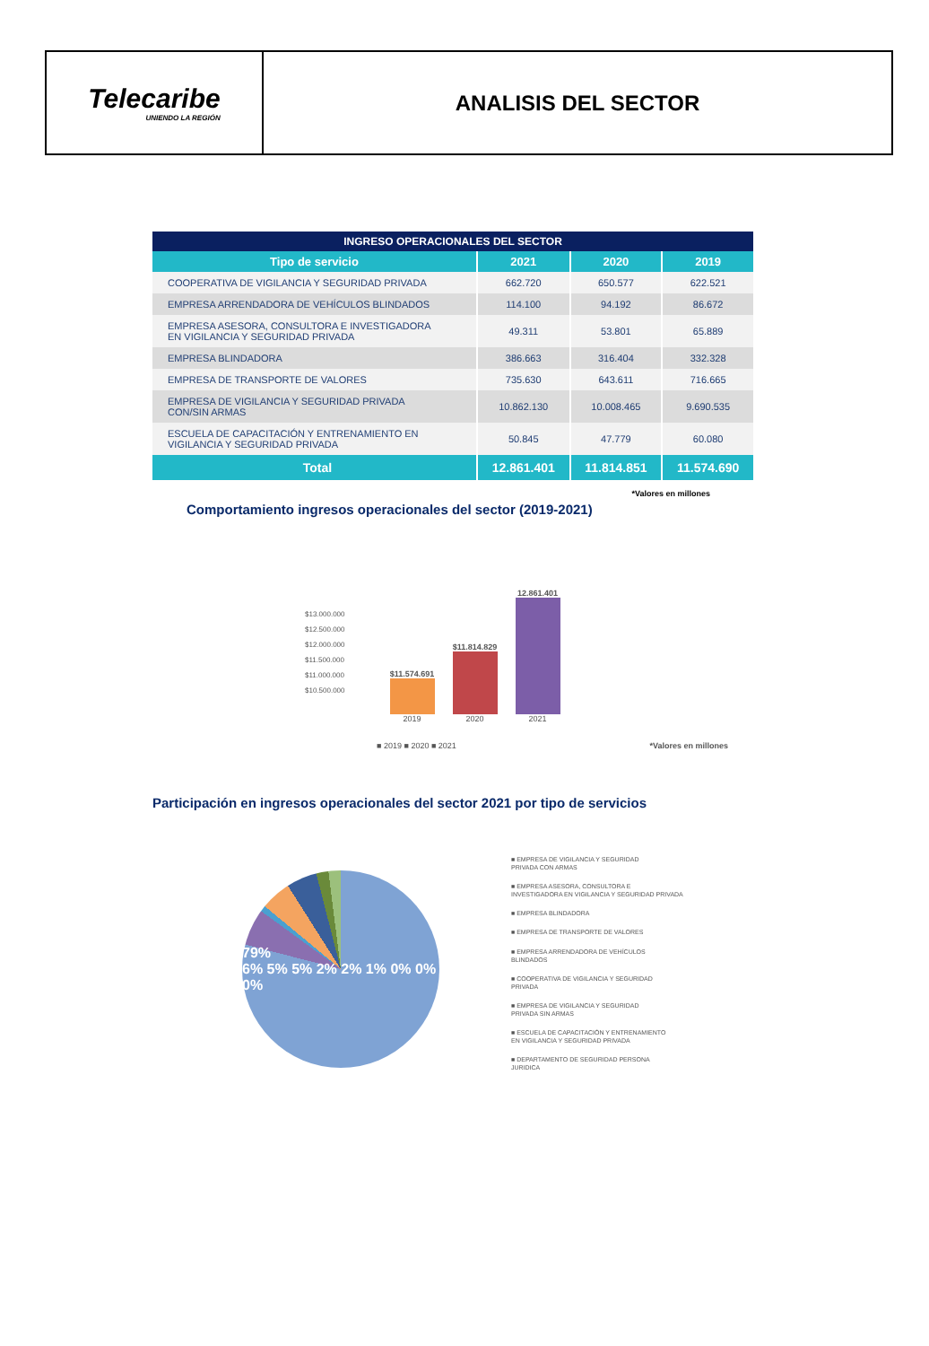Telecaribe
UNIENDO LA REGIÓN
ANALISIS DEL SECTOR
| INGRESO OPERACIONALES DEL SECTOR | | | |
| --- | --- | --- | --- |
| Tipo de servicio | 2021 | 2020 | 2019 |
| COOPERATIVA DE VIGILANCIA Y SEGURIDAD PRIVADA | 662.720 | 650.577 | 622.521 |
| EMPRESA ARRENDADORA DE VEHÍCULOS BLINDADOS | 114.100 | 94.192 | 86.672 |
| EMPRESA ASESORA, CONSULTORA E INVESTIGADORA EN VIGILANCIA Y SEGURIDAD PRIVADA | 49.311 | 53.801 | 65.889 |
| EMPRESA BLINDADORA | 386.663 | 316.404 | 332.328 |
| EMPRESA DE TRANSPORTE DE VALORES | 735.630 | 643.611 | 716.665 |
| EMPRESA DE VIGILANCIA Y SEGURIDAD PRIVADA CON/SIN ARMAS | 10.862.130 | 10.008.465 | 9.690.535 |
| ESCUELA DE CAPACITACIÓN Y ENTRENAMIENTO EN VIGILANCIA Y SEGURIDAD PRIVADA | 50.845 | 47.779 | 60.080 |
| Total | 12.861.401 | 11.814.851 | 11.574.690 |
*Valores en millones
Comportamiento ingresos operacionales del sector (2019-2021)
$13.000.000
$12.500.000
$12.000.000
$11.500.000
$11.000.000
$10.500.000
$11.574.691
2019
$11.814.829
2020
12.861.401
2021
■ 2019 ■ 2020 ■ 2021 *Valores en millones
Participación en ingresos operacionales del sector 2021 por tipo de servicios
79%
6% 5% 5% 2% 2% 1% 0% 0% 0%
■ EMPRESA DE VIGILANCIA Y SEGURIDAD
PRIVADA CON ARMAS
■ EMPRESA ASESORA, CONSULTORA E
INVESTIGADORA EN VIGILANCIA Y SEGURIDAD PRIVADA
■ EMPRESA BLINDADORA
■ EMPRESA DE TRANSPORTE DE VALORES
■ EMPRESA ARRENDADORA DE VEHÍCULOS
BLINDADOS
■ COOPERATIVA DE VIGILANCIA Y SEGURIDAD
PRIVADA
■ EMPRESA DE VIGILANCIA Y SEGURIDAD
PRIVADA SIN ARMAS
■ ESCUELA DE CAPACITACIÓN Y ENTRENAMIENTO
EN VIGILANCIA Y SEGURIDAD PRIVADA
■ DEPARTAMENTO DE SEGURIDAD PERSONA
JURIDICA